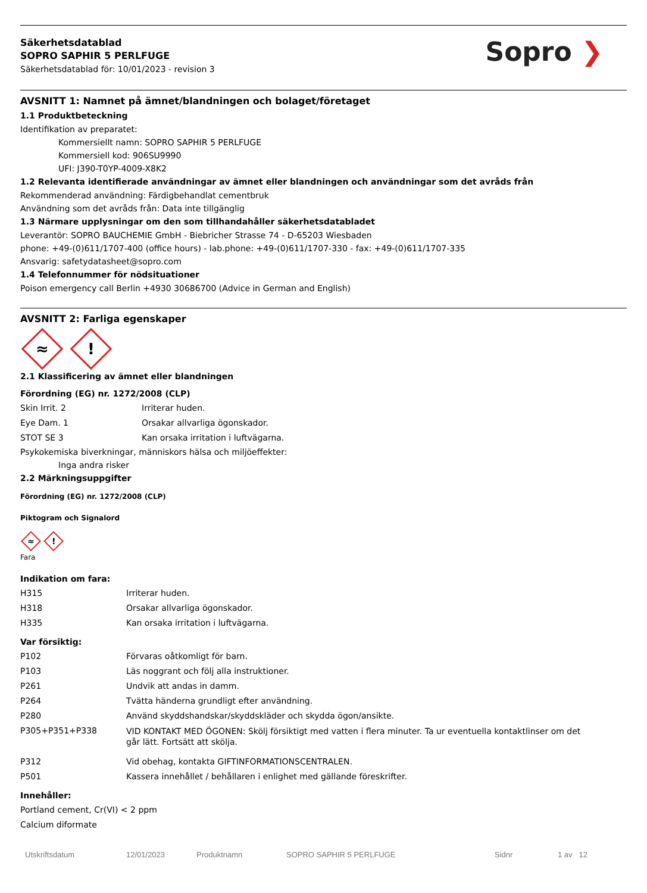Säkerhetsdatablad
SOPRO SAPHIR 5 PERLFUGE
Säkerhetsdatablad för: 10/01/2023 - revision 3
Sopro ❯
AVSNITT 1: Namnet på ämnet/blandningen och bolaget/företaget
1.1 Produktbeteckning
Identifikation av preparatet:
Kommersiellt namn: SOPRO SAPHIR 5 PERLFUGE
Kommersiell kod: 906SU9990
UFI: J390-T0YP-4009-X8K2
1.2 Relevanta identifierade användningar av ämnet eller blandningen och användningar som det avråds från
Rekommenderad användning: Färdigbehandlat cementbruk
Användning som det avråds från: Data inte tillgänglig
1.3 Närmare upplysningar om den som tillhandahåller säkerhetsdatabladet
Leverantör: SOPRO BAUCHEMIE GmbH - Biebricher Strasse 74 - D-65203 Wiesbaden
phone: +49-(0)611/1707-400 (office hours) - lab.phone: +49-(0)611/1707-330 - fax: +49-(0)611/1707-335
Ansvarig: safetydatasheet@sopro.com
1.4 Telefonnummer för nödsituationer
Poison emergency call Berlin +4930 30686700 (Advice in German and English)
AVSNITT 2: Farliga egenskaper
≈!
2.1 Klassificering av ämnet eller blandningen
Förordning (EG) nr. 1272/2008 (CLP)
| Skin Irrit. 2 | Irriterar huden. |
| Eye Dam. 1 | Orsakar allvarliga ögonskador. |
| STOT SE 3 | Kan orsaka irritation i luftvägarna. |
Psykokemiska biverkningar, människors hälsa och miljöeffekter:
Inga andra risker
2.2 Märkningsuppgifter
Förordning (EG) nr. 1272/2008 (CLP)
Piktogram och Signalord
≈!
Fara
Indikation om fara:
| H315 | Irriterar huden. |
| H318 | Orsakar allvarliga ögonskador. |
| H335 | Kan orsaka irritation i luftvägarna. |
Var försiktig:
| P102 | Förvaras oåtkomligt för barn. |
| P103 | Läs noggrant och följ alla instruktioner. |
| P261 | Undvik att andas in damm. |
| P264 | Tvätta händerna grundligt efter användning. |
| P280 | Använd skyddshandskar/skyddskläder och skydda ögon/ansikte. |
| P305+P351+P338 | VID KONTAKT MED ÖGONEN: Skölj försiktigt med vatten i flera minuter. Ta ur eventuella kontaktlinser om det går lätt. Fortsätt att skölja. |
| P312 | Vid obehag, kontakta GIFTINFORMATIONSCENTRALEN. |
| P501 | Kassera innehållet / behållaren i enlighet med gällande föreskrifter. |
Innehåller:
Portland cement, Cr(VI) < 2 ppm
Calcium diformate
Utskriftsdatum 12/01/2023 Produktnamn SOPRO SAPHIR 5 PERLFUGE Sidnr 1 av 12